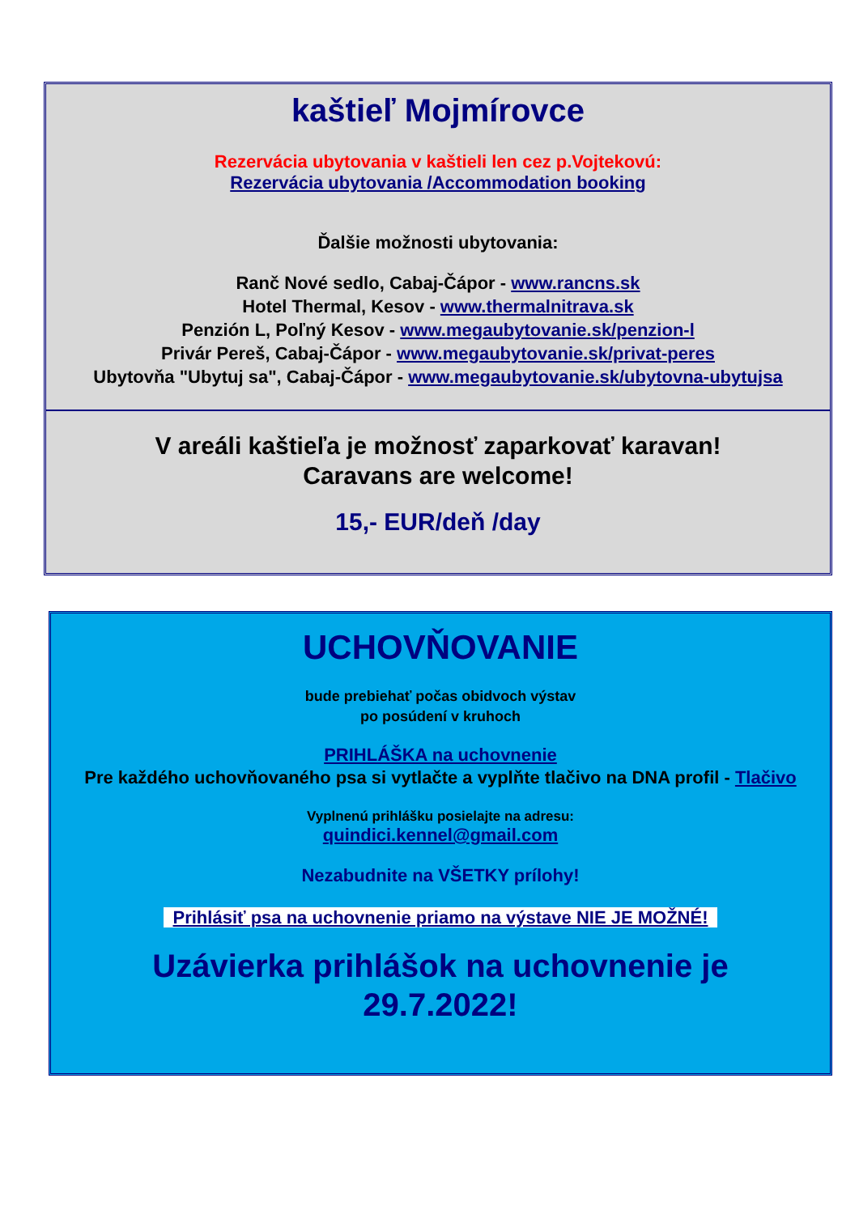kaštieľ Mojmírovce
Rezervácia ubytovania v kaštieli len cez p.Vojtekovú:
Rezervácia ubytovania /Accommodation booking
Ďalšie možnosti ubytovania:
Ranč Nové sedlo, Cabaj-Čápor - www.rancns.sk
Hotel Thermal, Kesov - www.thermalnitrava.sk
Penzión L, Poľný Kesov - www.megaubytovanie.sk/penzion-l
Privár Pereš, Cabaj-Čápor - www.megaubytovanie.sk/privat-peres
Ubytovňa "Ubytuj sa", Cabaj-Čápor - www.megaubytovanie.sk/ubytovna-ubytujsa
V areáli kaštieľa je možnosť zaparkovať karavan!
Caravans are welcome!
15,- EUR/deň /day
UCHOVŇOVANIE
bude prebiehať počas obidvoch výstav
po posúdení v kruhoch
PRIHLÁŠKA na uchovnenie
Pre každého uchovňovaného psa si vytlačte a vyplňte tlačivo na DNA profil - Tlačivo
Vyplnenú prihlášku posielajte na adresu:
quindici.kennel@gmail.com
Nezabudnite na VŠETKY prílohy!
Prihlásiť psa na uchovnenie priamo na výstave NIE JE MOŽNÉ!
Uzávierka prihlášok na uchovnenie je
29.7.2022!